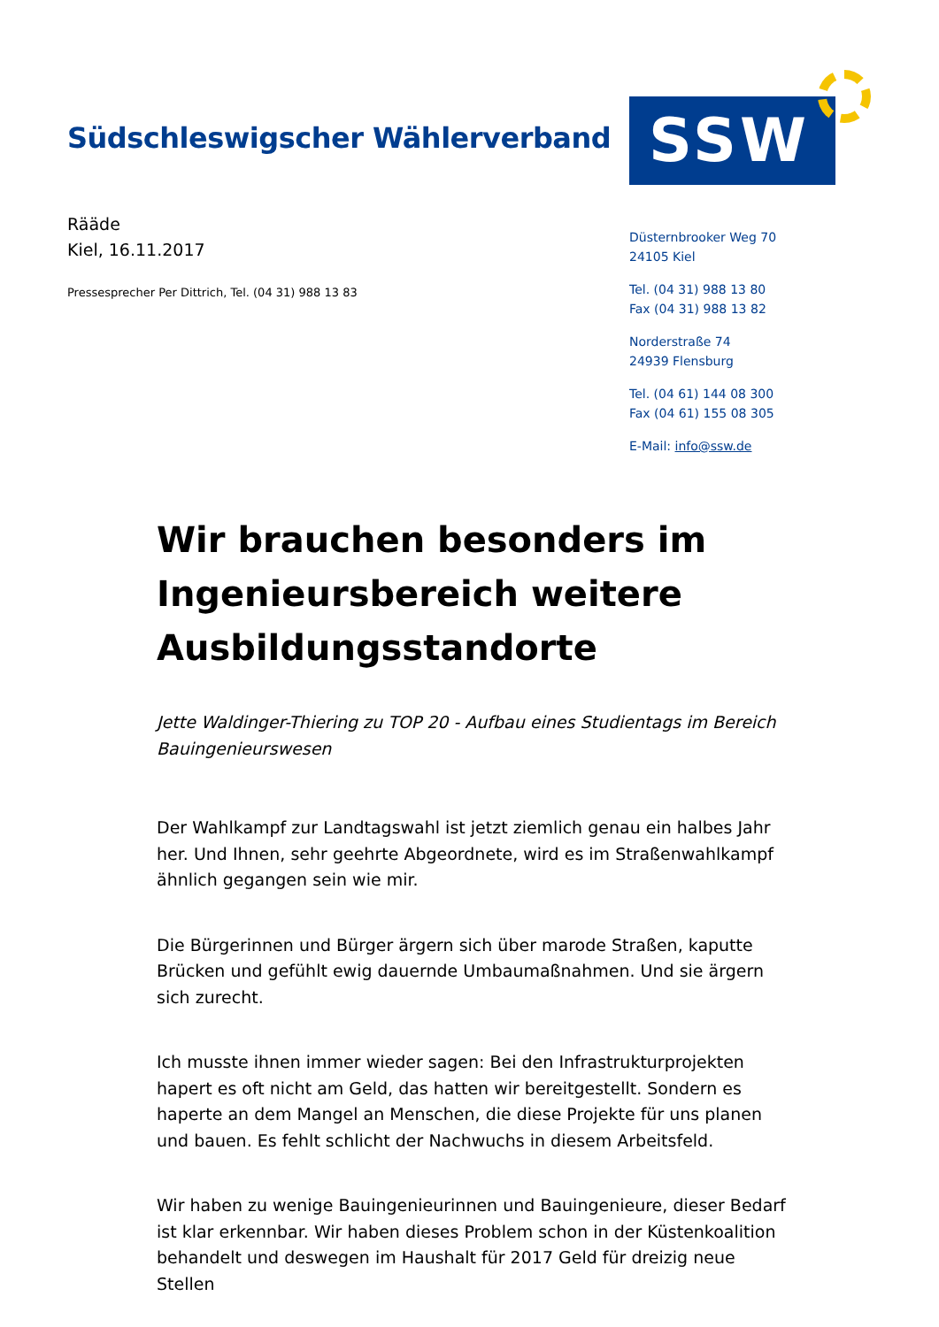Südschleswigscher Wählerverband
SSW
Rääde
Kiel, 16.11.2017
Pressesprecher Per Dittrich, Tel. (04 31) 988 13 83
Düsternbrooker Weg 70
24105 Kiel
Tel. (04 31) 988 13 80
Fax (04 31) 988 13 82
Norderstraße 74
24939 Flensburg
Tel. (04 61) 144 08 300
Fax (04 61) 155 08 305
E-Mail: info@ssw.de
Wir brauchen besonders im Ingenieursbereich weitere Ausbildungsstandorte
Jette Waldinger-Thiering zu TOP 20 - Aufbau eines Studientags im Bereich Bauingenieurswesen
Der Wahlkampf zur Landtagswahl ist jetzt ziemlich genau ein halbes Jahr her. Und Ihnen, sehr geehrte Abgeordnete, wird es im Straßenwahlkampf ähnlich gegangen sein wie mir.
Die Bürgerinnen und Bürger ärgern sich über marode Straßen, kaputte Brücken und gefühlt ewig dauernde Umbaumaßnahmen. Und sie ärgern sich zurecht.
Ich musste ihnen immer wieder sagen: Bei den Infrastrukturprojekten hapert es oft nicht am Geld, das hatten wir bereitgestellt. Sondern es haperte an dem Mangel an Menschen, die diese Projekte für uns planen und bauen. Es fehlt schlicht der Nachwuchs in diesem Arbeitsfeld.
Wir haben zu wenige Bauingenieurinnen und Bauingenieure, dieser Bedarf ist klar erkennbar. Wir haben dieses Problem schon in der Küstenkoalition behandelt und deswegen im Haushalt für 2017 Geld für dreizig neue Stellen